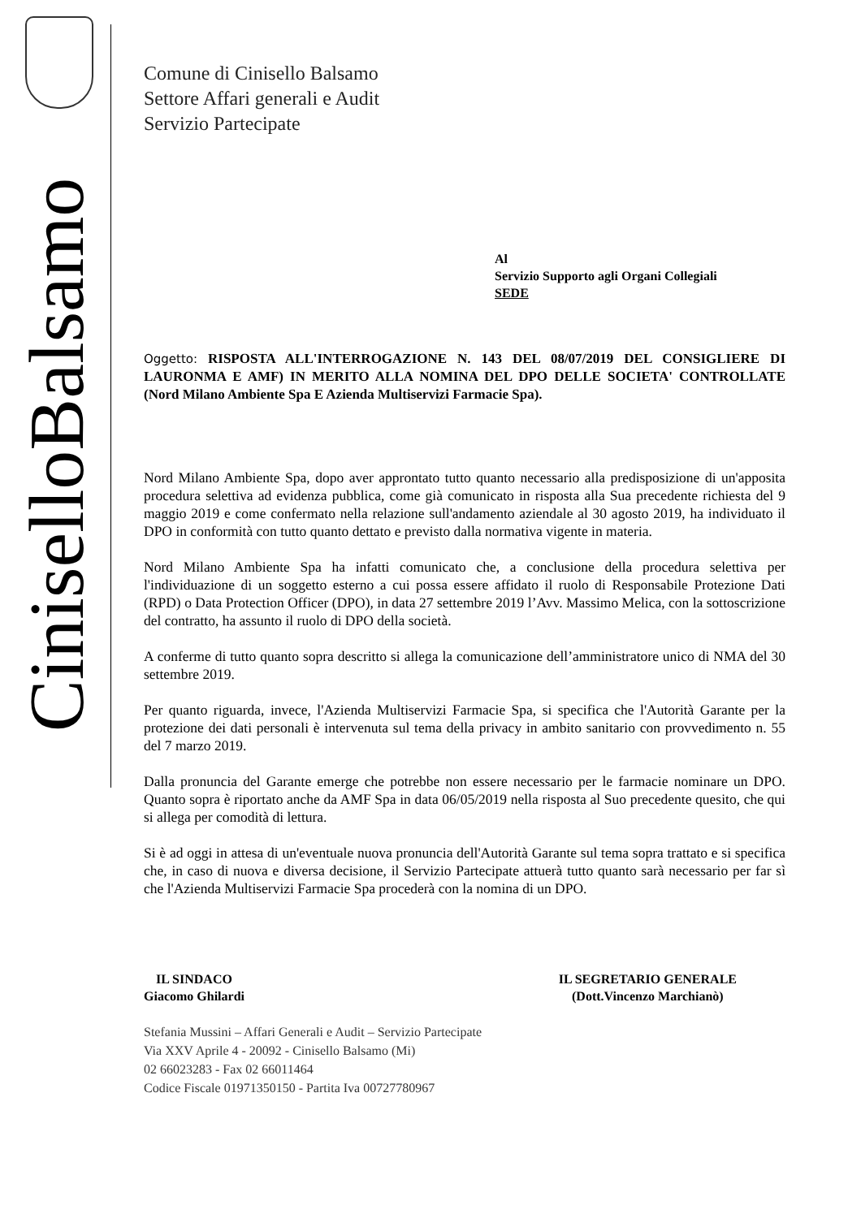CiniselloBalsamo
Comune di Cinisello Balsamo
Settore Affari generali e Audit
Servizio Partecipate
Al
Servizio Supporto agli Organi Collegiali
SEDE
Oggetto: RISPOSTA ALL'INTERROGAZIONE N. 143 DEL 08/07/2019 DEL CONSIGLIERE DI LAURONMA E AMF) IN MERITO ALLA NOMINA DEL DPO DELLE SOCIETA' CONTROLLATE (Nord Milano Ambiente Spa E Azienda Multiservizi Farmacie Spa).
Nord Milano Ambiente Spa, dopo aver approntato tutto quanto necessario alla predisposizione di un'apposita procedura selettiva ad evidenza pubblica, come già comunicato in risposta alla Sua precedente richiesta del 9 maggio 2019 e come confermato nella relazione sull'andamento aziendale al 30 agosto 2019, ha individuato il DPO in conformità con tutto quanto dettato e previsto dalla normativa vigente in materia.
Nord Milano Ambiente Spa ha infatti comunicato che, a conclusione della procedura selettiva per l'individuazione di un soggetto esterno a cui possa essere affidato il ruolo di Responsabile Protezione Dati (RPD) o Data Protection Officer (DPO), in data 27 settembre 2019 l’Avv. Massimo Melica, con la sottoscrizione del contratto, ha assunto il ruolo di DPO della società.
A conferme di tutto quanto sopra descritto si allega la comunicazione dell’amministratore unico di NMA del 30 settembre 2019.
Per quanto riguarda, invece, l'Azienda Multiservizi Farmacie Spa, si specifica che l'Autorità Garante per la protezione dei dati personali è intervenuta sul tema della privacy in ambito sanitario con provvedimento n. 55 del 7 marzo 2019.
Dalla pronuncia del Garante emerge che potrebbe non essere necessario per le farmacie nominare un DPO. Quanto sopra è riportato anche da AMF Spa in data 06/05/2019 nella risposta al Suo precedente quesito, che qui si allega per comodità di lettura.
Si è ad oggi in attesa di un'eventuale nuova pronuncia dell'Autorità Garante sul tema sopra trattato e si specifica che, in caso di nuova e diversa decisione, il Servizio Partecipate attuerà tutto quanto sarà necessario per far sì che l'Azienda Multiservizi Farmacie Spa procederà con la nomina di un DPO.
IL SINDACO
Giacomo Ghilardi
IL SEGRETARIO GENERALE
(Dott.Vincenzo Marchianò)
Stefania Mussini – Affari Generali e Audit – Servizio Partecipate
Via XXV Aprile 4 - 20092 - Cinisello Balsamo (Mi)
02 66023283 - Fax 02 66011464
Codice Fiscale 01971350150 - Partita Iva 00727780967